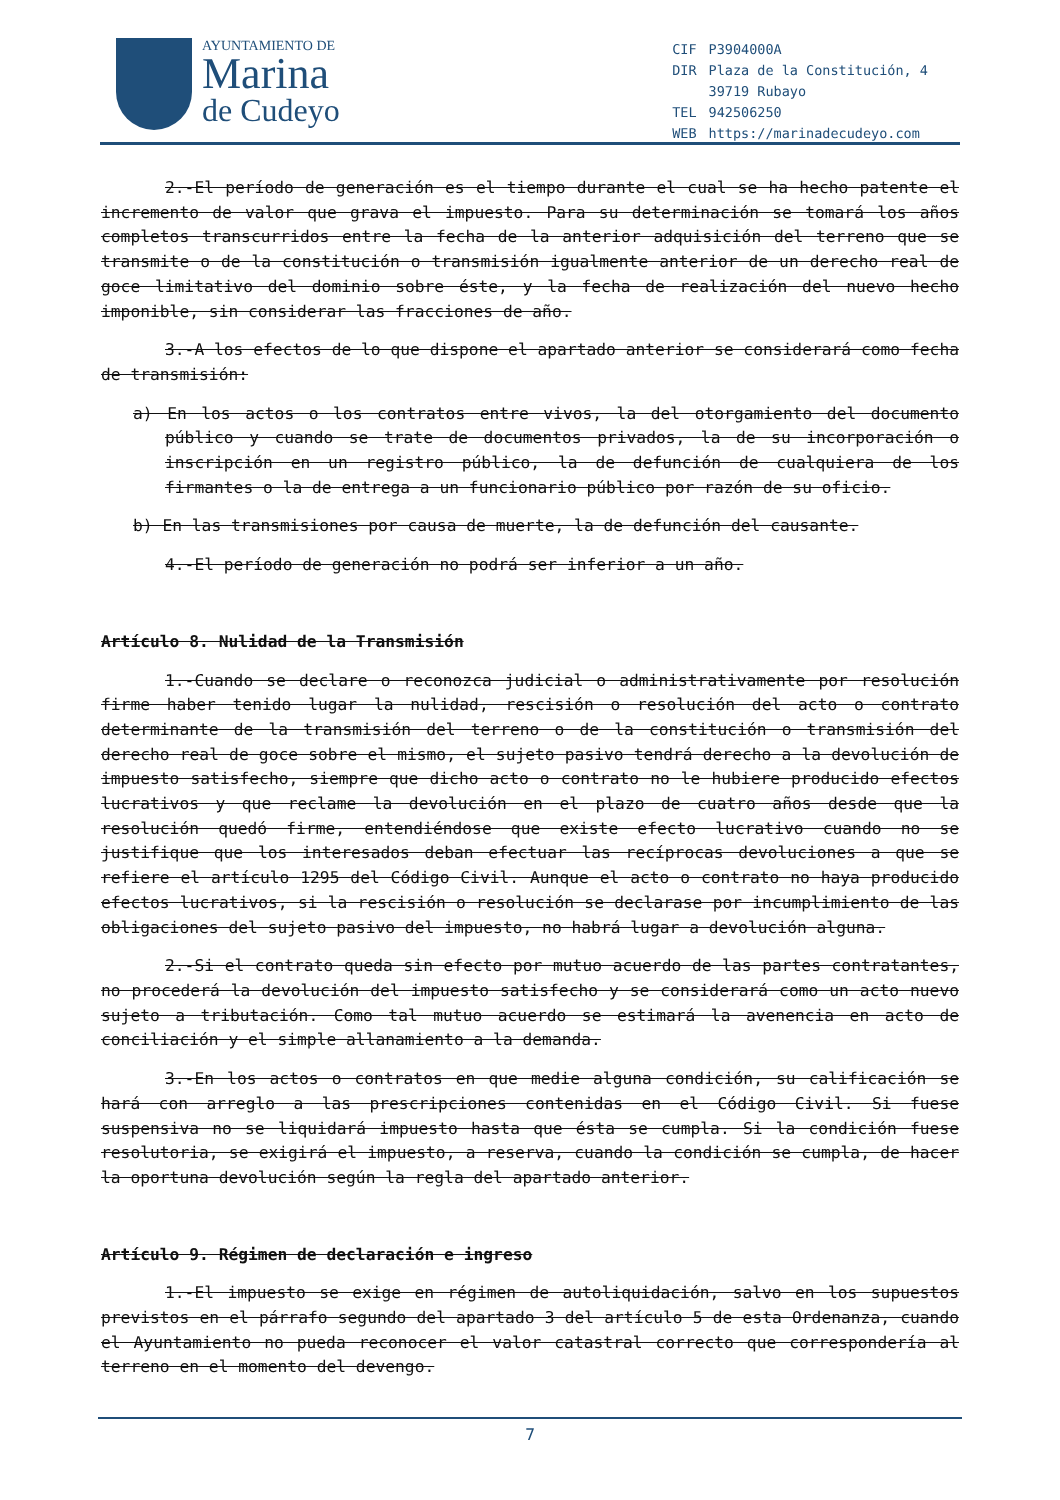AYUNTAMIENTO DE
Marina
de Cudeyo
| CIF | P3904000A |
| DIR | Plaza de la Constitución, 4 |
| | 39719 Rubayo |
| TEL | 942506250 |
| WEB | https://marinadecudeyo.com |
2.-El período de generación es el tiempo durante el cual se ha hecho patente el incremento de valor que grava el impuesto. Para su determinación se tomará los años completos transcurridos entre la fecha de la anterior adquisición del terreno que se transmite o de la constitución o transmisión igualmente anterior de un derecho real de goce limitativo del dominio sobre éste, y la fecha de realización del nuevo hecho imponible, sin considerar las fracciones de año.
3.-A los efectos de lo que dispone el apartado anterior se considerará como fecha de transmisión:
a) En los actos o los contratos entre vivos, la del otorgamiento del documento público y cuando se trate de documentos privados, la de su incorporación o inscripción en un registro público, la de defunción de cualquiera de los firmantes o la de entrega a un funcionario público por razón de su oficio.
b) En las transmisiones por causa de muerte, la de defunción del causante.
4.-El período de generación no podrá ser inferior a un año.
Artículo 8. Nulidad de la Transmisión
1.-Cuando se declare o reconozca judicial o administrativamente por resolución firme haber tenido lugar la nulidad, rescisión o resolución del acto o contrato determinante de la transmisión del terreno o de la constitución o transmisión del derecho real de goce sobre el mismo, el sujeto pasivo tendrá derecho a la devolución de impuesto satisfecho, siempre que dicho acto o contrato no le hubiere producido efectos lucrativos y que reclame la devolución en el plazo de cuatro años desde que la resolución quedó firme, entendiéndose que existe efecto lucrativo cuando no se justifique que los interesados deban efectuar las recíprocas devoluciones a que se refiere el artículo 1295 del Código Civil. Aunque el acto o contrato no haya producido efectos lucrativos, si la rescisión o resolución se declarase por incumplimiento de las obligaciones del sujeto pasivo del impuesto, no habrá lugar a devolución alguna.
2.-Si el contrato queda sin efecto por mutuo acuerdo de las partes contratantes, no procederá la devolución del impuesto satisfecho y se considerará como un acto nuevo sujeto a tributación. Como tal mutuo acuerdo se estimará la avenencia en acto de conciliación y el simple allanamiento a la demanda.
3.-En los actos o contratos en que medie alguna condición, su calificación se hará con arreglo a las prescripciones contenidas en el Código Civil. Si fuese suspensiva no se liquidará impuesto hasta que ésta se cumpla. Si la condición fuese resolutoria, se exigirá el impuesto, a reserva, cuando la condición se cumpla, de hacer la oportuna devolución según la regla del apartado anterior.
Artículo 9. Régimen de declaración e ingreso
1.-El impuesto se exige en régimen de autoliquidación, salvo en los supuestos previstos en el párrafo segundo del apartado 3 del artículo 5 de esta Ordenanza, cuando el Ayuntamiento no pueda reconocer el valor catastral correcto que correspondería al terreno en el momento del devengo.
7